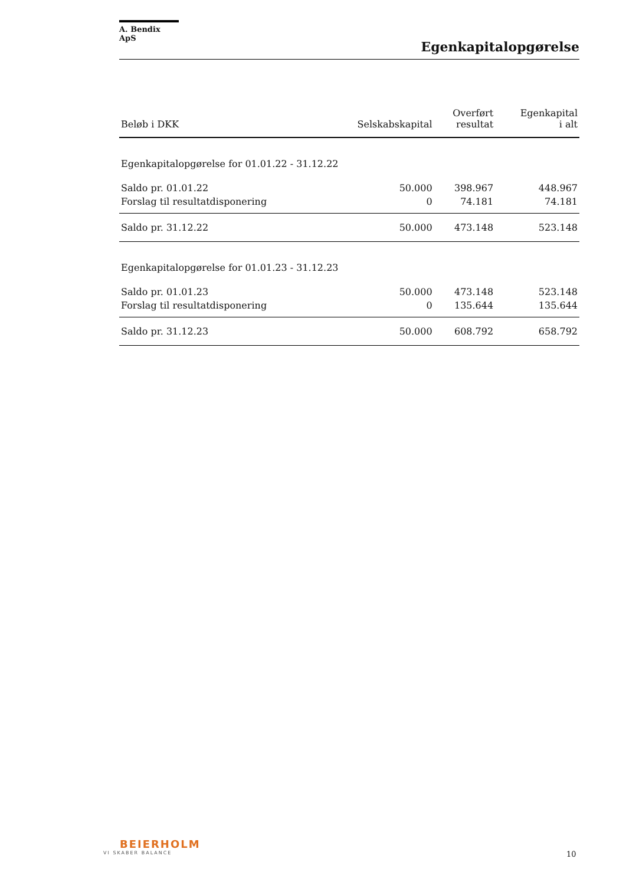A. Bendix ApS
Egenkapitalopgørelse
| Beløb i DKK | Selskabskapital | Overført resultat | Egenkapital i alt |
| --- | --- | --- | --- |
| Egenkapitalopgørelse for 01.01.22 - 31.12.22 | | | |
| Saldo pr. 01.01.22 | 50.000 | 398.967 | 448.967 |
| Forslag til resultatdisponering | 0 | 74.181 | 74.181 |
| Saldo pr. 31.12.22 | 50.000 | 473.148 | 523.148 |
| Egenkapitalopgørelse for 01.01.23 - 31.12.23 | | | |
| Saldo pr. 01.01.23 | 50.000 | 473.148 | 523.148 |
| Forslag til resultatdisponering | 0 | 135.644 | 135.644 |
| Saldo pr. 31.12.23 | 50.000 | 608.792 | 658.792 |
BEIERHOLM
VI SKABER BALANCE
10